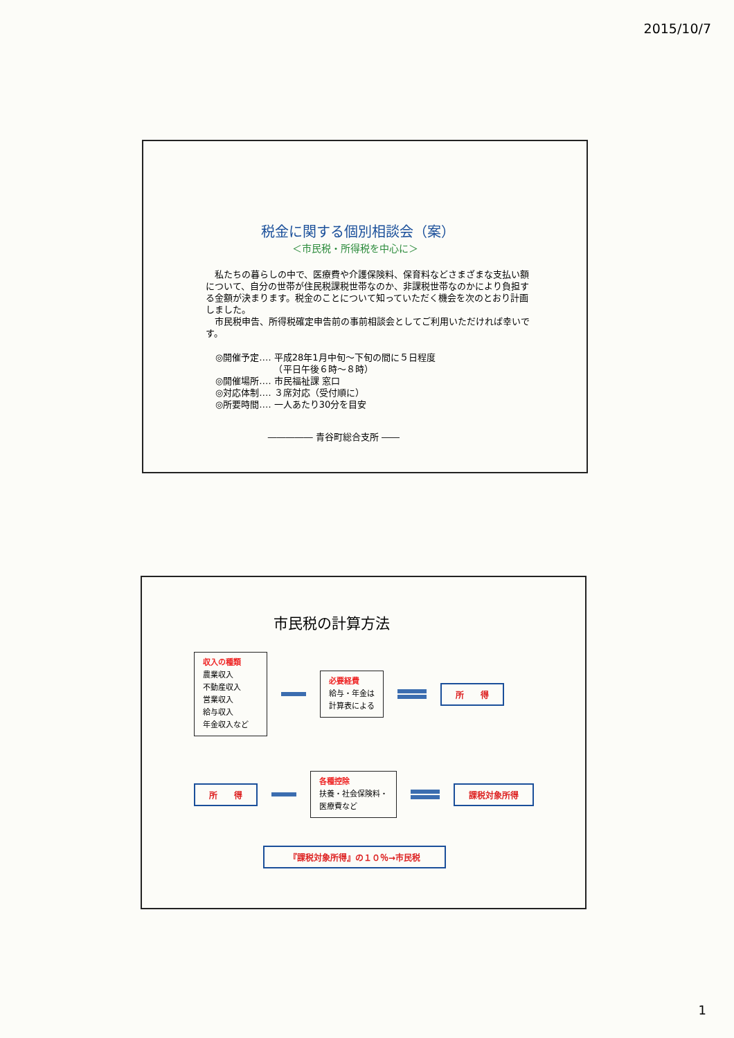2015/10/7
税金に関する個別相談会（案）
＜市民税・所得税を中心に＞
　私たちの暮らしの中で、医療費や介護保険料、保育料などさまざまな支払い額について、自分の世帯が住民税課税世帯なのか、非課税世帯なのかにより負担する金額が決まります。税金のことについて知っていただく機会を次のとおり計画しました。
　市民税申告、所得税確定申告前の事前相談会としてご利用いただければ幸いです。
◎開催予定‥‥ 平成28年1月中旬～下旬の間に５日程度
　　　　　　　（平日午後６時～８時）
◎開催場所‥‥ 市民福祉課 窓口
◎対応体制‥‥ ３席対応（受付順に）
◎所要時間‥‥ 一人あたり30分を目安
――――― 青谷町総合支所 ――
市民税の計算方法
収入の種類
農業収入
不動産収入
営業収入
給与収入
年金収入など
必要経費
給与・年金は
計算表による
所　　得
所　　得
各種控除
扶養・社会保険料・
医療費など
課税対象所得
『課税対象所得』の１０％→市民税
1